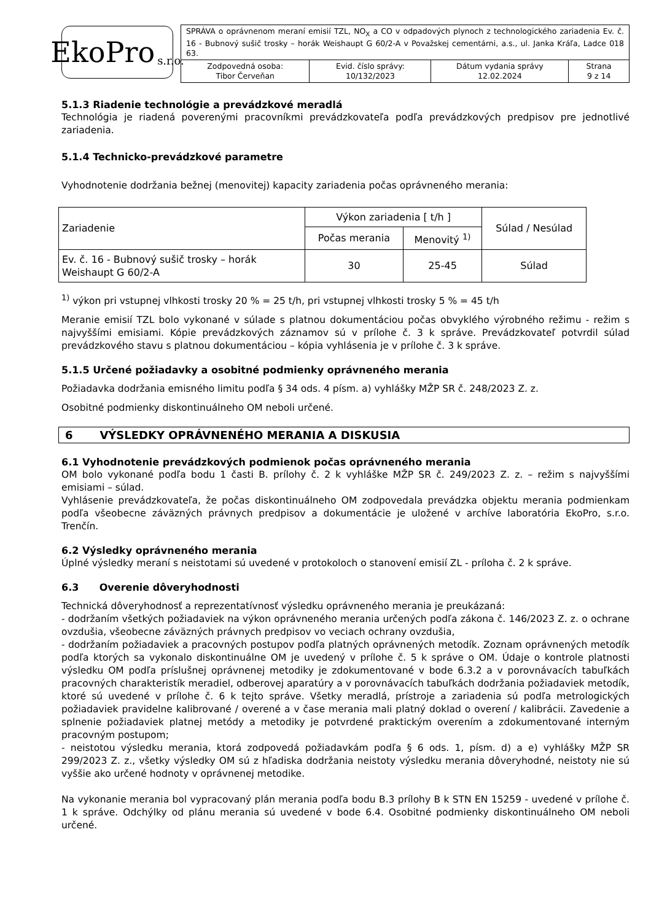EkoPro s.r.o.
| SPRÁVA o oprávnenom meraní emisií TZL, NO<sub>X</sub> a CO v odpadových plynoch z technologického zariadenia Ev. č. 16 - Bubnový sušič trosky – horák Weishaupt G 60/2-A v Považskej cementárni, a.s., ul. Janka Kráľa, Ladce 018 63. | | | |
| Zodpovedná osoba: Tibor Červeňan | Evid. číslo správy: 10/132/2023 | Dátum vydania správy 12.02.2024 | Strana 9 z 14 |
5.1.3 Riadenie technológie a prevádzkové meradlá
Technológia je riadená poverenými pracovníkmi prevádzkovateľa podľa prevádzkových predpisov pre jednotlivé zariadenia.
5.1.4 Technicko-prevádzkové parametre
Vyhodnotenie dodržania bežnej (menovitej) kapacity zariadenia počas oprávneného merania:
| Zariadenie | Výkon zariadenia [ t/h ] | | Súlad / Nesúlad |
| --- | --- | --- | --- |
| | Počas merania | Menovitý <sup>1)</sup> | |
| Ev. č. 16 - Bubnový sušič trosky – horák Weishaupt G 60/2-A | 30 | 25-45 | Súlad |
<sup>1)</sup> výkon pri vstupnej vlhkosti trosky 20 % = 25 t/h, pri vstupnej vlhkosti trosky 5 % = 45 t/h
Meranie emisií TZL bolo vykonané v súlade s platnou dokumentáciou počas obvyklého výrobného režimu - režim s najvyššími emisiami. Kópie prevádzkových záznamov sú v prílohe č. 3 k správe. Prevádzkovateľ potvrdil súlad prevádzkového stavu s platnou dokumentáciou – kópia vyhlásenia je v prílohe č. 3 k správe.
5.1.5 Určené požiadavky a osobitné podmienky oprávneného merania
Požiadavka dodržania emisného limitu podľa § 34 ods. 4 písm. a) vyhlášky MŽP SR č. 248/2023 Z. z.
Osobitné podmienky diskontinuálneho OM neboli určené.
6 VÝSLEDKY OPRÁVNENÉHO MERANIA A DISKUSIA
6.1 Vyhodnotenie prevádzkových podmienok počas oprávneného merania
OM bolo vykonané podľa bodu 1 časti B. prílohy č. 2 k vyhláške MŽP SR č. 249/2023 Z. z. – režim s najvyššími emisiami – súlad.
Vyhlásenie prevádzkovateľa, že počas diskontinuálneho OM zodpovedala prevádzka objektu merania podmienkam podľa všeobecne záväzných právnych predpisov a dokumentácie je uložené v archíve laboratória EkoPro, s.r.o. Trenčín.
6.2 Výsledky oprávneného merania
Úplné výsledky meraní s neistotami sú uvedené v protokoloch o stanovení emisií ZL - príloha č. 2 k správe.
6.3 Overenie dôveryhodnosti
Technická dôveryhodnosť a reprezentatívnosť výsledku oprávneného merania je preukázaná:
- dodržaním všetkých požiadaviek na výkon oprávneného merania určených podľa zákona č. 146/2023 Z. z. o ochrane ovzdušia, všeobecne záväzných právnych predpisov vo veciach ochrany ovzdušia,
- dodržaním požiadaviek a pracovných postupov podľa platných oprávnených metodík. Zoznam oprávnených metodík podľa ktorých sa vykonalo diskontinuálne OM je uvedený v prílohe č. 5 k správe o OM. Údaje o kontrole platnosti výsledku OM podľa príslušnej oprávnenej metodiky je zdokumentované v bode 6.3.2 a v porovnávacích tabuľkách pracovných charakteristík meradiel, odberovej aparatúry a v porovnávacích tabuľkách dodržania požiadaviek metodík, ktoré sú uvedené v prílohe č. 6 k tejto správe. Všetky meradlá, prístroje a zariadenia sú podľa metrologických požiadaviek pravidelne kalibrované / overené a v čase merania mali platný doklad o overení / kalibrácii. Zavedenie a splnenie požiadaviek platnej metódy a metodiky je potvrdené praktickým overením a zdokumentované interným pracovným postupom;
- neistotou výsledku merania, ktorá zodpovedá požiadavkám podľa § 6 ods. 1, písm. d) a e) vyhlášky MŽP SR 299/2023 Z. z., všetky výsledky OM sú z hľadiska dodržania neistoty výsledku merania dôveryhodné, neistoty nie sú vyššie ako určené hodnoty v oprávnenej metodike.
Na vykonanie merania bol vypracovaný plán merania podľa bodu B.3 prílohy B k STN EN 15259 - uvedené v prílohe č. 1 k správe. Odchýlky od plánu merania sú uvedené v bode 6.4. Osobitné podmienky diskontinuálneho OM neboli určené.